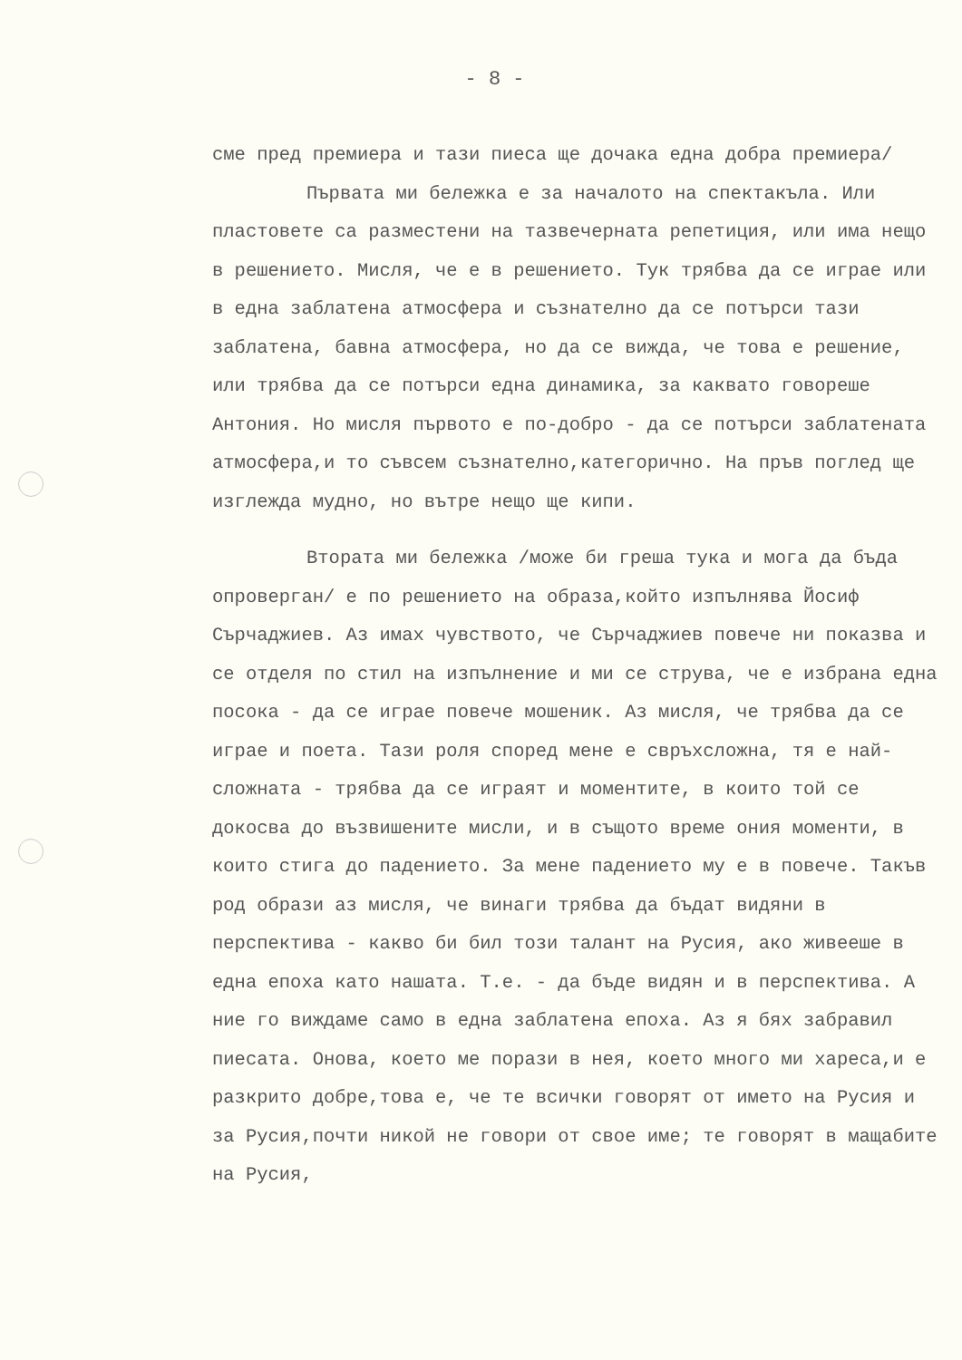- 8 -
сме пред премиера и тази пиеса ще дочака една добра премиера/
Първата ми бележка е за началото на спектакъла. Или пластовете са разместени на тазвечерната репетиция, или има нещо в решението. Мисля, че е в решението. Тук трябва да се играе или в една заблатена атмосфера и съзнателно да се потърси тази заблатена, бавна атмосфера, но да се вижда, че това е решение, или трябва да се потърси една динамика, за каквато говореше Антония. Но мисля първото е по-добро - да се потърси заблатената атмосфера,и то съвсем съзнателно,категорично. На пръв поглед ще изглежда мудно, но вътре нещо ще кипи.
Втората ми бележка /може би греша тука и мога да бъда опроверган/ е по решението на образа,който изпълнява Йосиф Сърчаджиев. Аз имах чувството, че Сърчаджиев повече ни показва и се отделя по стил на изпълнение и ми се струва, че е избрана една посока - да се играе повече мошеник. Аз мисля, че трябва да се играе и поета. Тази роля според мене е свръхсложна, тя е най-сложната - трябва да се играят и моментите, в които той се докосва до възвишените мисли, и в същото време ония моменти, в които стига до падението. За мене падението му е в повече. Такъв род образи аз мисля, че винаги трябва да бъдат видяни в перспектива - какво би бил този талант на Русия, ако живееше в една епоха като нашата. Т.е. - да бъде видян и в перспектива. А ние го виждаме само в една заблатена епоха. Аз я бях забравил пиесата. Онова, което ме порази в нея, което много ми хареса,и е разкрито добре,това е, че те всички говорят от името на Русия и за Русия,почти никой не говори от свое име; те говорят в мащабите на Русия,